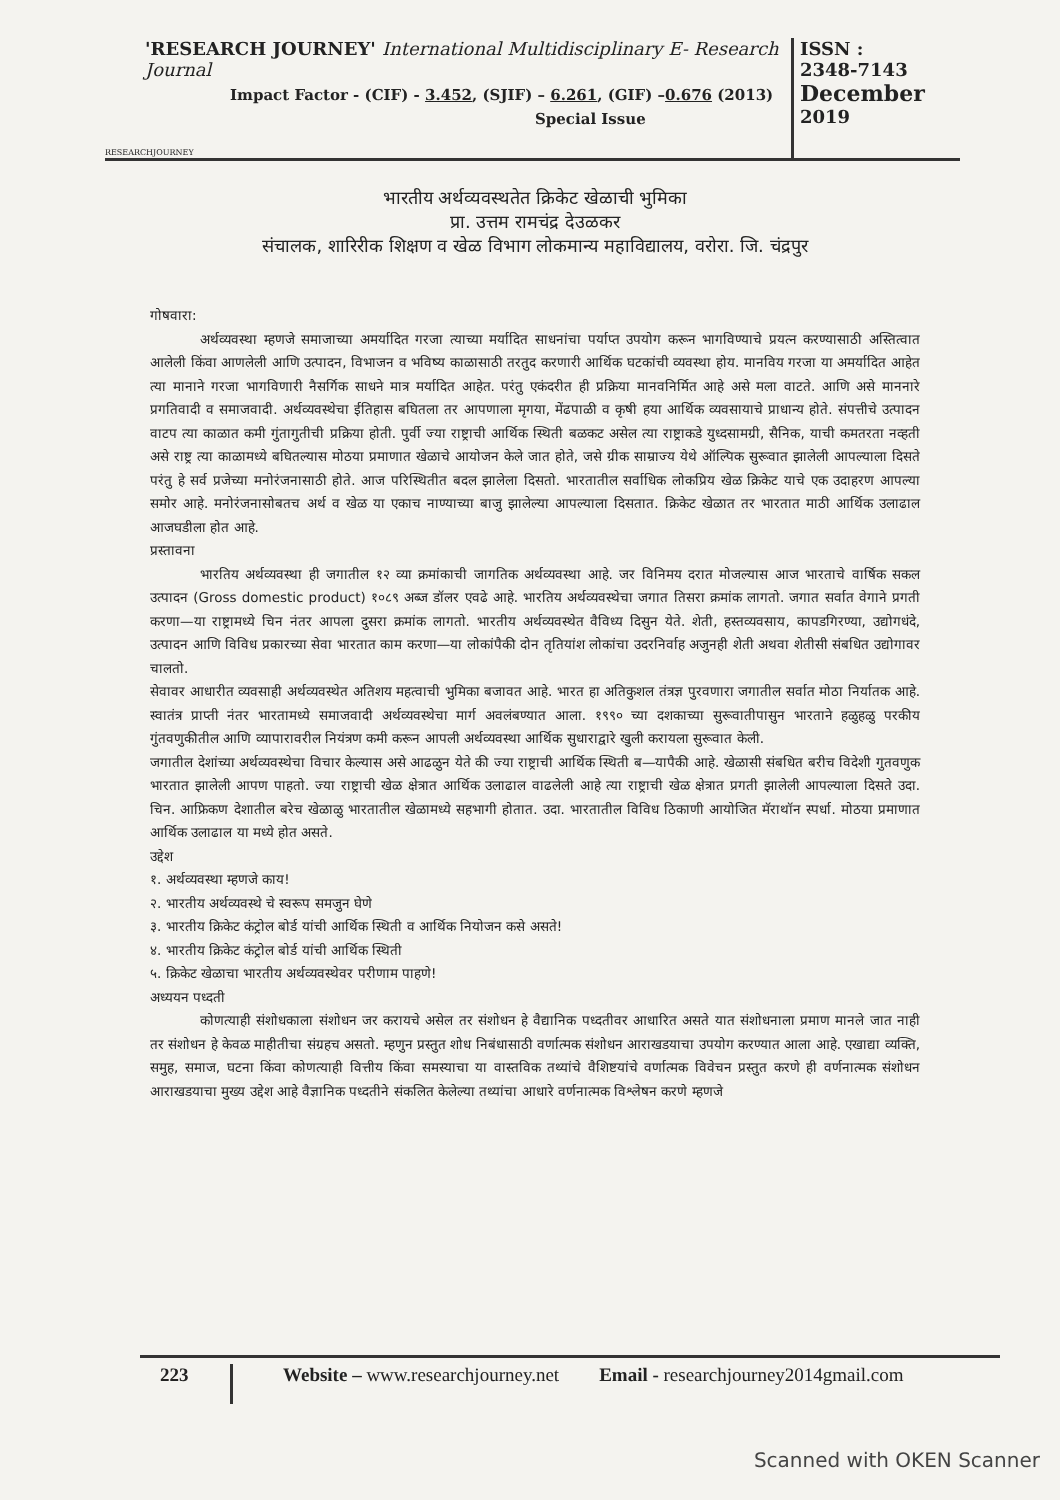'RESEARCH JOURNEY' International Multidisciplinary E- Research Journal
Impact Factor - (CIF) - 3.452, (SJIF) – 6.261, (GIF) –0.676 (2013)
Special Issue
RESEARCHJOURNEY
ISSN :
2348-7143
December
2019
भारतीय अर्थव्यवस्थतेत क्रिकेट खेळाची भुमिका
प्रा. उत्तम रामचंद्र देउळकर
संचालक, शारिरीक शिक्षण व खेळ विभाग लोकमान्य महाविद्यालय, वरोरा. जि. चंद्रपुर
गोषवारा:
अर्थव्यवस्था म्हणजे समाजाच्या अमर्यादित गरजा त्याच्या मर्यादित साधनांचा पर्याप्त उपयोग करून भागविण्याचे प्रयत्न करण्यासाठी अस्तित्वात आलेली किंवा आणलेली आणि उत्पादन, विभाजन व भविष्य काळासाठी तरतुद करणारी आर्थिक घटकांची व्यवस्था होय. मानविय गरजा या अमर्यादित आहेत त्या मानाने गरजा भागविणारी नैसर्गिक साधने मात्र मर्यादित आहेत. परंतु एकंदरीत ही प्रक्रिया मानवनिर्मित आहे असे मला वाटते. आणि असे माननारे प्रगतिवादी व समाजवादी. अर्थव्यवस्थेचा ईतिहास बघितला तर आपणाला मृगया, मेंढपाळी व कृषी हया आर्थिक व्यवसायाचे प्राधान्य होते. संपत्तीचे उत्पादन वाटप त्या काळात कमी गुंतागुतीची प्रक्रिया होती. पुर्वी ज्या राष्ट्राची आर्थिक स्थिती बळकट असेल त्या राष्ट्राकडे युध्दसामग्री, सैनिक, याची कमतरता नव्हती असे राष्ट्र त्या काळामध्ये बघितल्यास मोठया प्रमाणात खेळाचे आयोजन केले जात होते, जसे ग्रीक साम्राज्य येथे ऑल्पिक सुरूवात झालेली आपल्याला दिसते परंतु हे सर्व प्रजेच्या मनोरंजनासाठी होते. आज परिस्थितीत बदल झालेला दिसतो. भारतातील सर्वाधिक लोकप्रिय खेळ क्रिकेट याचे एक उदाहरण आपल्या समोर आहे. मनोरंजनासोबतच अर्थ व खेळ या एकाच नाण्याच्या बाजु झालेल्या आपल्याला दिसतात. क्रिकेट खेळात तर भारतात माठी आर्थिक उलाढाल आजघडीला होत आहे.
प्रस्तावना
भारतिय अर्थव्यवस्था ही जगातील १२ व्या क्रमांकाची जागतिक अर्थव्यवस्था आहे. जर विनिमय दरात मोजल्यास आज भारताचे वार्षिक सकल उत्पादन (Gross domestic product) १०८९ अब्ज डॉलर एवढे आहे. भारतिय अर्थव्यवस्थेचा जगात तिसरा क्रमांक लागतो. जगात सर्वात वेगाने प्रगती करणा—या राष्ट्रामध्ये चिन नंतर आपला दुसरा क्रमांक लागतो. भारतीय अर्थव्यवस्थेत वैविध्य दिसुन येते. शेती, हस्तव्यवसाय, कापडगिरण्या, उद्योगधंदे, उत्पादन आणि विविध प्रकारच्या सेवा भारतात काम करणा—या लोकांपैकी दोन तृतियांश लोकांचा उदरनिर्वाह अजुनही शेती अथवा शेतीसी संबधित उद्योगावर चालतो.
सेवावर आधारीत व्यवसाही अर्थव्यवस्थेत अतिशय महत्वाची भुमिका बजावत आहे. भारत हा अतिकुशल तंत्रज्ञ पुरवणारा जगातील सर्वात मोठा निर्यातक आहे. स्वातंत्र प्राप्ती नंतर भारतामध्ये समाजवादी अर्थव्यवस्थेचा मार्ग अवलंबण्यात आला. १९९० च्या दशकाच्या सुरूवातीपासुन भारताने हळुहळु परकीय गुंतवणुकीतील आणि व्यापारावरील नियंत्रण कमी करून आपली अर्थव्यवस्था आर्थिक सुधाराद्वारे खुली करायला सुरूवात केली.
जगातील देशांच्या अर्थव्यवस्थेचा विचार केल्यास असे आढळुन येते की ज्या राष्ट्राची आर्थिक स्थिती ब—यापैकी आहे. खेळासी संबधित बरीच विदेशी गुतवणुक भारतात झालेली आपण पाहतो. ज्या राष्ट्राची खेळ क्षेत्रात आर्थिक उलाढाल वाढलेली आहे त्या राष्ट्राची खेळ क्षेत्रात प्रगती झालेली आपल्याला दिसते उदा. चिन. आफ्रिकण देशातील बरेच खेळाळु भारतातील खेळामध्ये सहभागी होतात. उदा. भारतातील विविध ठिकाणी आयोजित मॅराथॉन स्पर्धा. मोठया प्रमाणात आर्थिक उलाढाल या मध्ये होत असते.
उद्देश
१. अर्थव्यवस्था म्हणजे काय!
२. भारतीय अर्थव्यवस्थे चे स्वरूप समजुन घेणे
३. भारतीय क्रिकेट कंट्रोल बोर्ड यांची आर्थिक स्थिती व आर्थिक नियोजन कसे असते!
४. भारतीय क्रिकेट कंट्रोल बोर्ड यांची आर्थिक स्थिती
५. क्रिकेट खेळाचा भारतीय अर्थव्यवस्थेवर परीणाम पाहणे!
अध्ययन पध्दती
कोणत्याही संशोधकाला संशोधन जर करायचे असेल तर संशोधन हे वैद्यानिक पध्दतीवर आधारित असते यात संशोधनाला प्रमाण मानले जात नाही तर संशोधन हे केवळ माहीतीचा संग्रहच असतो. म्हणुन प्रस्तुत शोध निबंधासाठी वर्णात्मक संशोधन आराखडयाचा उपयोग करण्यात आला आहे. एखाद्या व्यक्ति, समुह, समाज, घटना किंवा कोणत्याही वित्तीय किंवा समस्याचा या वास्तविक तथ्यांचे वैशिष्टयांचे वर्णात्मक विवेचन प्रस्तुत करणे ही वर्णनात्मक संशोधन आराखडयाचा मुख्य उद्देश आहे वैज्ञानिक पध्दतीने संकलित केलेल्या तथ्यांचा आधारे वर्णनात्मक विश्लेषन करणे म्हणजे
223
Website – www.researchjourney.net
Email - researchjourney2014gmail.com
Scanned with OKEN Scanner